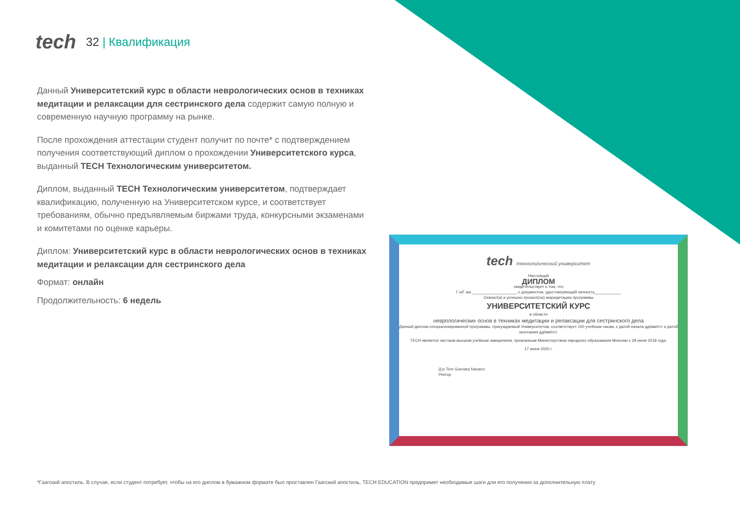tech
32 | Квалификация
Данный Университетский курс в области неврологических основ в техниках медитации и релаксации для сестринского дела содержит самую полную и современную научную программу на рынке.
После прохождения аттестации студент получит по почте* с подтверждением получения соответствующий диплом о прохождении Университетского курса, выданный TECH Технологическим университетом.
Диплом, выданный TECH Технологическим университетом, подтверждает квалификацию, полученную на Университетском курсе, и соответствует требованиям, обычно предъявляемым биржами труда, конкурсными экзаменами и комитетами по оценке карьеры.
Диплом: Университетский курс в области неврологических основ в техниках медитации и релаксации для сестринского дела
Формат: онлайн
Продолжительность: 6 недель
tech технологический университет
Настоящий
ДИПЛОМ
свидетельствует о том, что
Г-н/Г-жа ____________________, с документом, удостоверяющий личность____________
Освоил(а) и успешно прошел(ла) аккредитацию программы
УНИВЕРСИТЕТСКИЙ КУРС
в области
неврологических основ в техниках медитации и релаксации для сестринского дела
Данный диплом специализированной программы, присуждаемый Университетом, соответствует 150 учебным часам, с датой начала дд/мм/гггг и датой окончания дд/мм/гггг.
TECH является частным высшим учебным заведением, признанным Министерством народного образования Мексики с 28 июня 2018 года.
17 июня 2020 г.
Д-р Tere Guevara Navarro
Ректор
*Гаагский апостиль. В случае, если студент потребует, чтобы на его диплом в бумажном формате был проставлен Гаагский апостиль, TECH EDUCATION предпримет необходимые шаги для его получения за дополнительную плату.